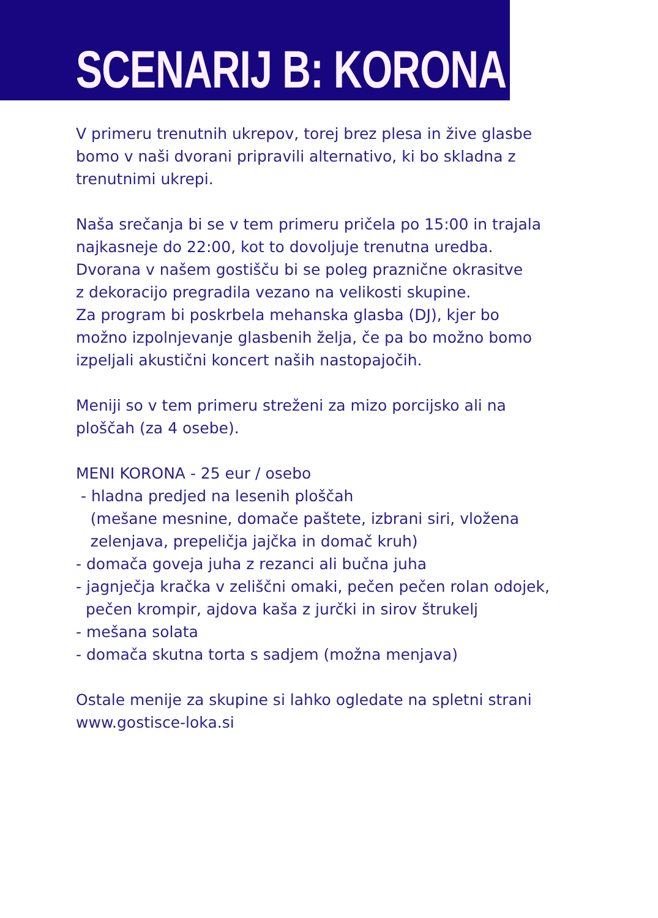SCENARIJ B: KORONA
V primeru trenutnih ukrepov, torej brez plesa in žive glasbe
bomo v naši dvorani pripravili alternativo, ki bo skladna z
trenutnimi ukrepi.
Naša srečanja bi se v tem primeru pričela po 15:00 in trajala
najkasneje do 22:00, kot to dovoljuje trenutna uredba.
Dvorana v našem gostišču bi se poleg praznične okrasitve
z dekoracijo pregradila vezano na velikosti skupine.
Za program bi poskrbela mehanska glasba (DJ), kjer bo
možno izpolnjevanje glasbenih želja, če pa bo možno bomo
izpeljali akustični koncert naših nastopajočih.
Meniji so v tem primeru streženi za mizo porcijsko ali na
ploščah (za 4 osebe).
MENI KORONA - 25 eur / osebo
- hladna predjed na lesenih ploščah
(mešane mesnine, domače paštete, izbrani siri, vložena
zelenjava, prepeličja jajčka in domač kruh)
- domača goveja juha z rezanci ali bučna juha
- jagnječja kračka v zeliščni omaki, pečen pečen rolan odojek,
pečen krompir, ajdova kaša z jurčki in sirov štrukelj
- mešana solata
- domača skutna torta s sadjem (možna menjava)
Ostale menije za skupine si lahko ogledate na spletni strani
www.gostisce-loka.si